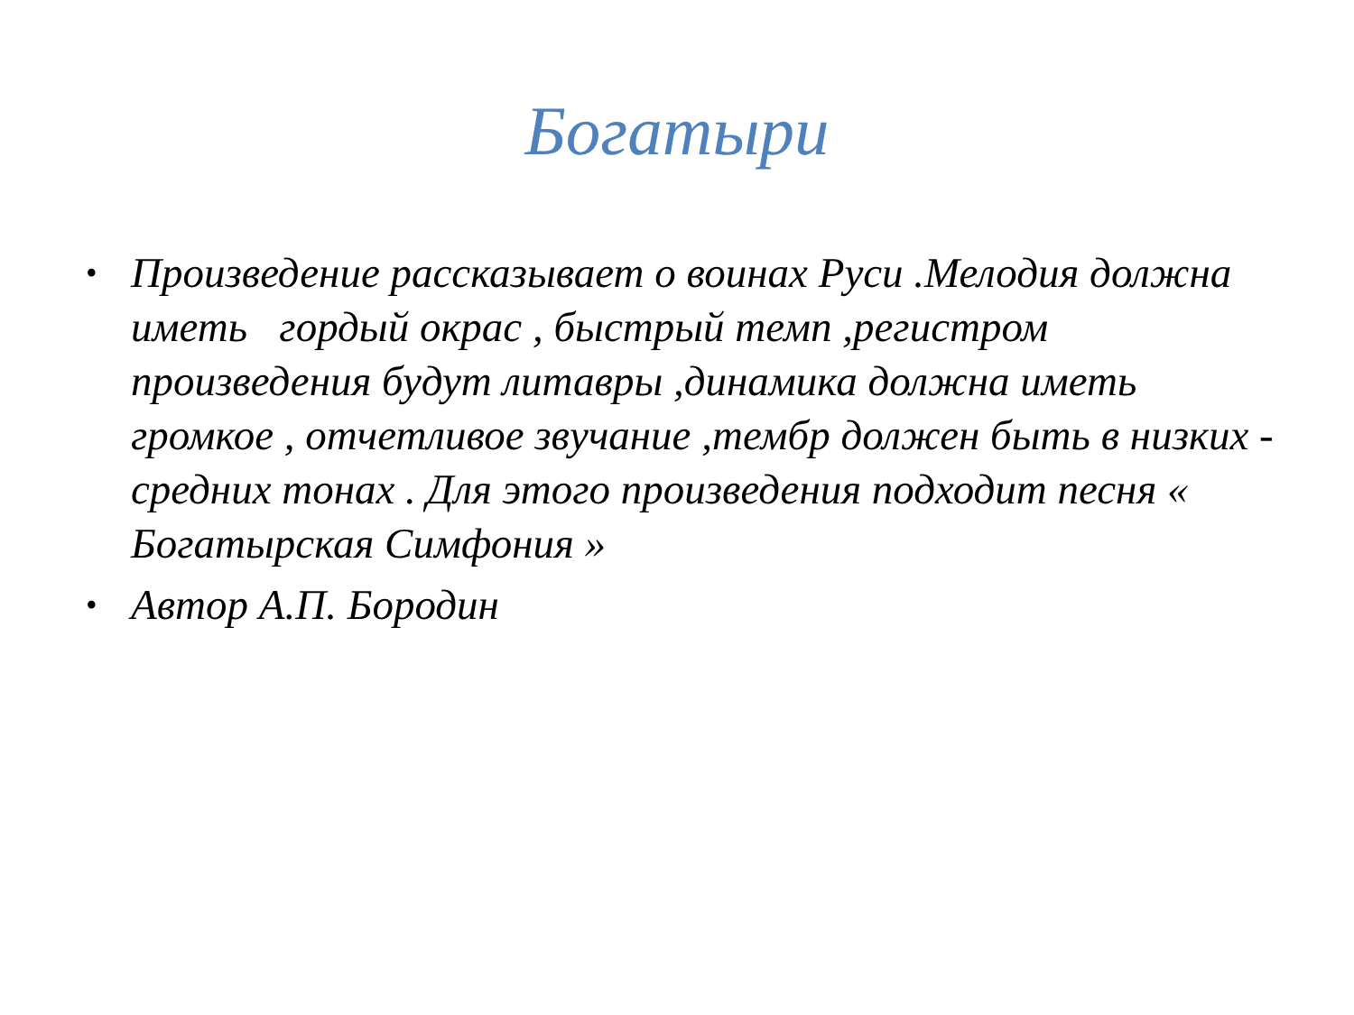Богатыри
• Произведение рассказывает о воинах Руси .Мелодия должна иметь гордый окрас , быстрый темп ,регистром произведения будут литавры ,динамика должна иметь громкое , отчетливое звучание ,тембр должен быть в низких - средних тонах . Для этого произведения подходит песня « Богатырская Симфония »
• Автор А.П. Бородин